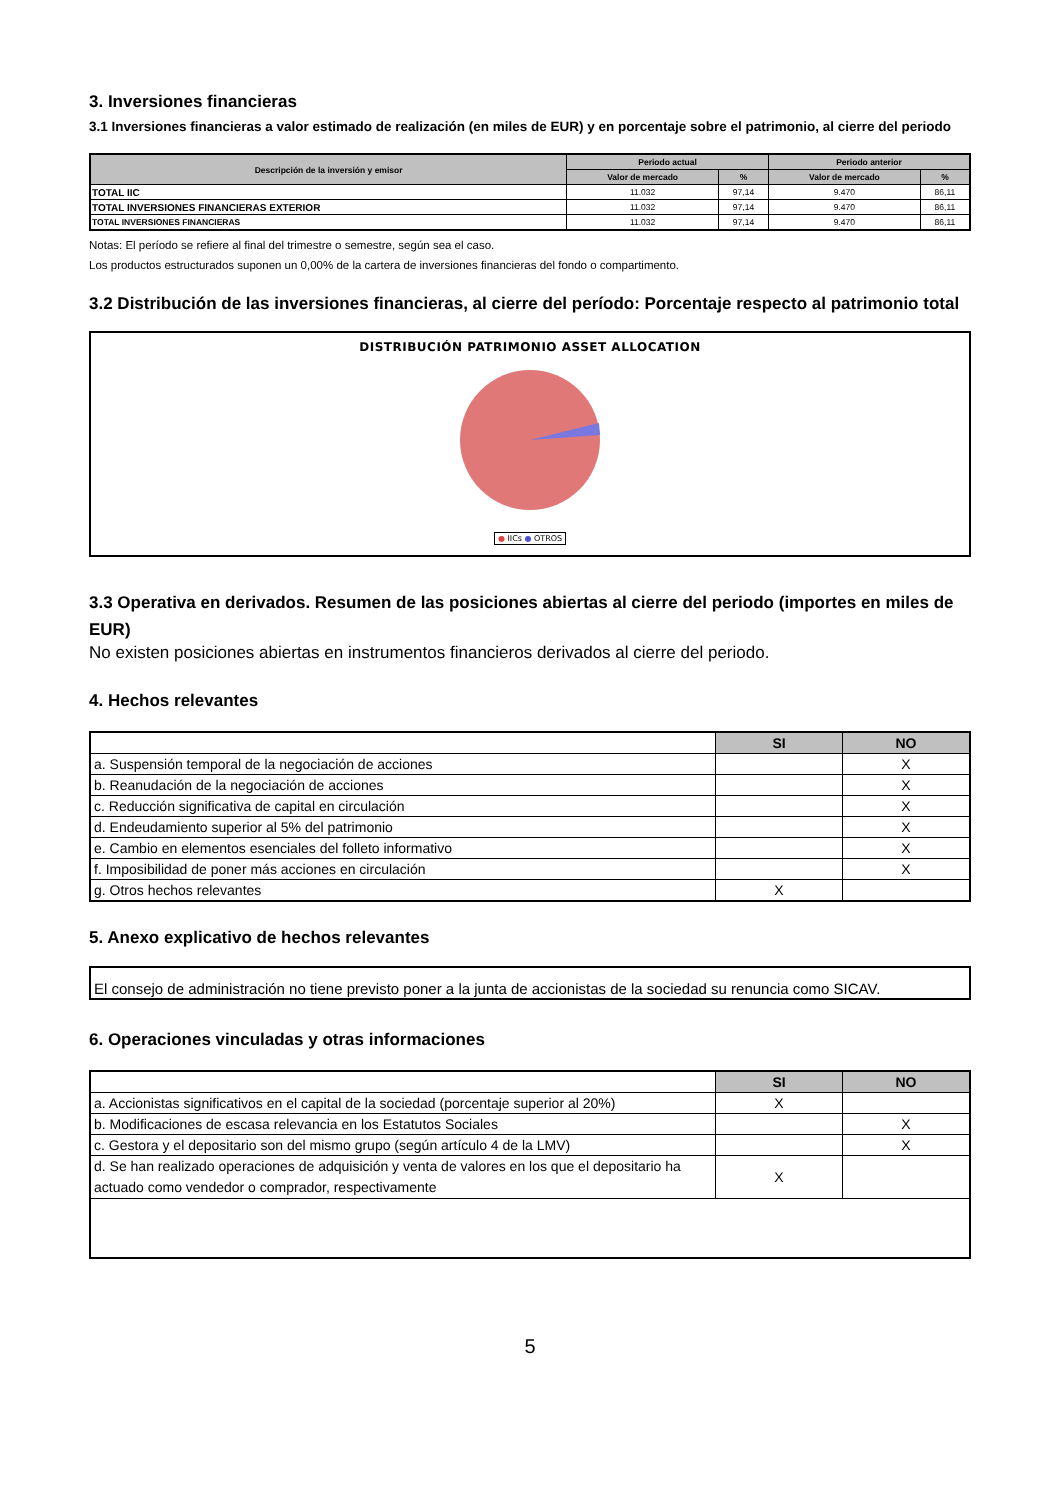3. Inversiones financieras
3.1 Inversiones financieras a valor estimado de realización (en miles de EUR) y en porcentaje sobre el patrimonio, al cierre del periodo
| Descripción de la inversión y emisor | Periodo actual | | Periodo anterior | |
| --- | --- | --- | --- | --- |
| | Valor de mercado | % | Valor de mercado | % |
| TOTAL IIC | 11.032 | 97,14 | 9.470 | 86,11 |
| TOTAL INVERSIONES FINANCIERAS EXTERIOR | 11.032 | 97,14 | 9.470 | 86,11 |
| TOTAL INVERSIONES FINANCIERAS | 11.032 | 97,14 | 9.470 | 86,11 |
Notas: El período se refiere al final del trimestre o semestre, según sea el caso.
Los productos estructurados suponen un 0,00% de la cartera de inversiones financieras del fondo o compartimento.
3.2 Distribución de las inversiones financieras, al cierre del período: Porcentaje respecto al patrimonio total
DISTRIBUCIÓN PATRIMONIO ASSET ALLOCATION
● IICs ● OTROS
3.3 Operativa en derivados. Resumen de las posiciones abiertas al cierre del periodo (importes en miles de EUR)
No existen posiciones abiertas en instrumentos financieros derivados al cierre del periodo.
4. Hechos relevantes
| | SI | NO |
| a. Suspensión temporal de la negociación de acciones | | X |
| b. Reanudación de la negociación de acciones | | X |
| c. Reducción significativa de capital en circulación | | X |
| d. Endeudamiento superior al 5% del patrimonio | | X |
| e. Cambio en elementos esenciales del folleto informativo | | X |
| f. Imposibilidad de poner más acciones en circulación | | X |
| g. Otros hechos relevantes | X | |
5. Anexo explicativo de hechos relevantes
El consejo de administración no tiene previsto poner a la junta de accionistas de la sociedad su renuncia como SICAV.
6. Operaciones vinculadas y otras informaciones
| | SI | NO |
| a. Accionistas significativos en el capital de la sociedad (porcentaje superior al 20%) | X | |
| b. Modificaciones de escasa relevancia en los Estatutos Sociales | | X |
| c. Gestora y el depositario son del mismo grupo (según artículo 4 de la LMV) | | X |
| d. Se han realizado operaciones de adquisición y venta de valores en los que el depositario ha actuado como vendedor o comprador, respectivamente | X | |
5